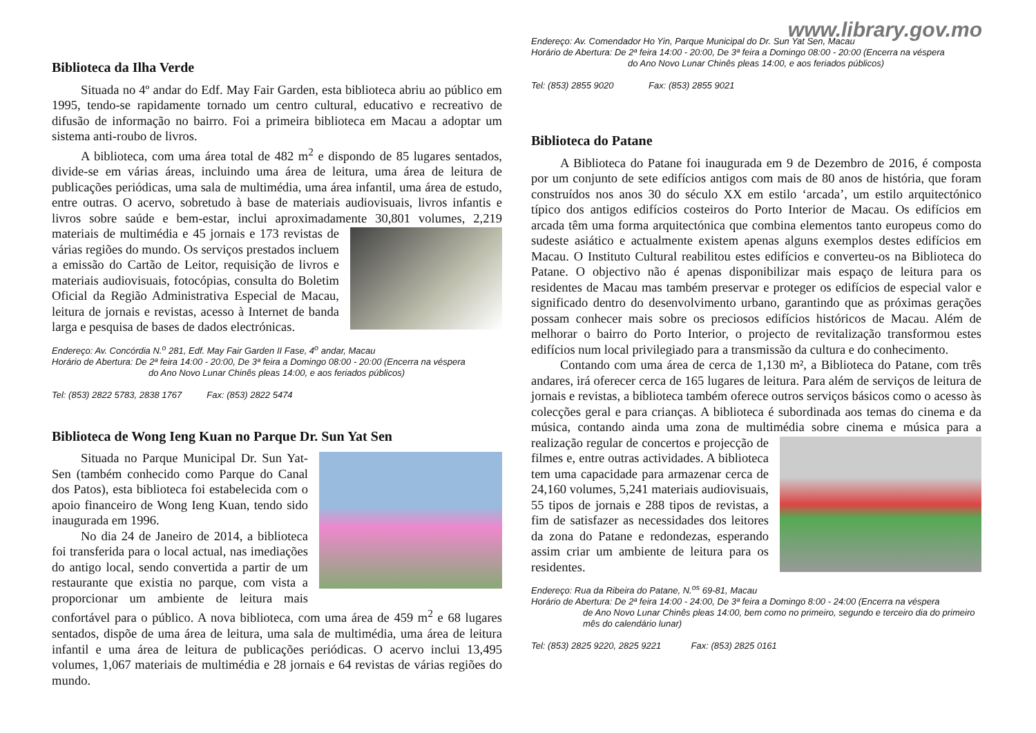www.library.gov.mo
Biblioteca da Ilha Verde
Situada no 4º andar do Edf. May Fair Garden, esta biblioteca abriu ao público em 1995, tendo-se rapidamente tornado um centro cultural, educativo e recreativo de difusão de informação no bairro. Foi a primeira biblioteca em Macau a adoptar um sistema anti-roubo de livros.
A biblioteca, com uma área total de 482 m<sup>2</sup> e dispondo de 85 lugares sentados, divide-se em várias áreas, incluindo uma área de leitura, uma área de leitura de publicações periódicas, uma sala de multimédia, uma área infantil, uma área de estudo, entre outras. O acervo, sobretudo à base de materiais audiovisuais, livros infantis e livros sobre saúde e bem-estar, inclui aproximadamente 30,801 volumes, 2,219 materiais de multimédia e 45 jornais e 173 revistas de várias regiões do mundo. Os serviços prestados incluem a emissão do Cartão de Leitor, requisição de livros e materiais audiovisuais, fotocópias, consulta do Boletim Oficial da Região Administrativa Especial de Macau, leitura de jornais e revistas, acesso à Internet de banda larga e pesquisa de bases de dados electrónicas.
Endereço: Av. Concórdia N.<sup>o</sup> 281, Edf. May Fair Garden II Fase, 4<sup>o</sup> andar, Macau
Horário de Abertura: De 2ª feira 14:00 - 20:00, De 3ª feira a Domingo 08:00 - 20:00 (Encerra na véspera
do Ano Novo Lunar Chinês pleas 14:00, e aos feriados públicos)
Tel: (853) 2822 5783, 2838 1767 Fax: (853) 2822 5474
Biblioteca de Wong Ieng Kuan no Parque Dr. Sun Yat Sen
Situada no Parque Municipal Dr. Sun Yat-Sen (também conhecido como Parque do Canal dos Patos), esta biblioteca foi estabelecida com o apoio financeiro de Wong Ieng Kuan, tendo sido inaugurada em 1996.
No dia 24 de Janeiro de 2014, a biblioteca foi transferida para o local actual, nas imediações do antigo local, sendo convertida a partir de um restaurante que existia no parque, com vista a proporcionar um ambiente de leitura mais confortável para o público. A nova biblioteca, com uma área de 459 m<sup>2</sup> e 68 lugares sentados, dispõe de uma área de leitura, uma sala de multimédia, uma área de leitura infantil e uma área de leitura de publicações periódicas. O acervo inclui 13,495 volumes, 1,067 materiais de multimédia e 28 jornais e 64 revistas de várias regiões do mundo.
Endereço: Av. Comendador Ho Yin, Parque Municipal do Dr. Sun Yat Sen, Macau
Horário de Abertura: De 2ª feira 14:00 - 20:00, De 3ª feira a Domingo 08:00 - 20:00 (Encerra na véspera
do Ano Novo Lunar Chinês pleas 14:00, e aos feriados públicos)
Tel: (853) 2855 9020 Fax: (853) 2855 9021
Biblioteca do Patane
A Biblioteca do Patane foi inaugurada em 9 de Dezembro de 2016, é composta por um conjunto de sete edifícios antigos com mais de 80 anos de história, que foram construídos nos anos 30 do século XX em estilo ‘arcada’, um estilo arquitectónico típico dos antigos edifícios costeiros do Porto Interior de Macau. Os edifícios em arcada têm uma forma arquitectónica que combina elementos tanto europeus como do sudeste asiático e actualmente existem apenas alguns exemplos destes edifícios em Macau. O Instituto Cultural reabilitou estes edifícios e converteu-os na Biblioteca do Patane. O objectivo não é apenas disponibilizar mais espaço de leitura para os residentes de Macau mas também preservar e proteger os edifícios de especial valor e significado dentro do desenvolvimento urbano, garantindo que as próximas gerações possam conhecer mais sobre os preciosos edifícios históricos de Macau. Além de melhorar o bairro do Porto Interior, o projecto de revitalização transformou estes edifícios num local privilegiado para a transmissão da cultura e do conhecimento.
Contando com uma área de cerca de 1,130 m², a Biblioteca do Patane, com três andares, irá oferecer cerca de 165 lugares de leitura. Para além de serviços de leitura de jornais e revistas, a biblioteca também oferece outros serviços básicos como o acesso às colecções geral e para crianças. A biblioteca é subordinada aos temas do cinema e da música, contando ainda uma zona de multimédia sobre cinema e música para a realização regular de concertos e projecção de filmes e, entre outras actividades. A biblioteca tem uma capacidade para armazenar cerca de 24,160 volumes, 5,241 materiais audiovisuais, 55 tipos de jornais e 288 tipos de revistas, a fim de satisfazer as necessidades dos leitores da zona do Patane e redondezas, esperando assim criar um ambiente de leitura para os residentes.
Endereço: Rua da Ribeira do Patane, N.<sup>os</sup> 69-81, Macau
Horário de Abertura: De 2ª feira 14:00 - 24:00, De 3ª feira a Domingo 8:00 - 24:00 (Encerra na véspera
de Ano Novo Lunar Chinês pleas 14:00, bem como no primeiro, segundo e terceiro dia do primeiro mês do calendário lunar)
Tel: (853) 2825 9220, 2825 9221 Fax: (853) 2825 0161